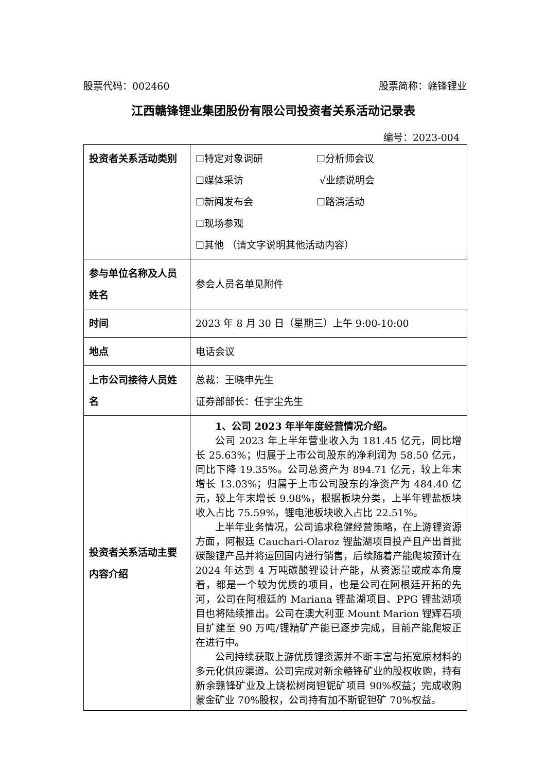股票代码：002460 股票简称：赣锋锂业
江西赣锋锂业集团股份有限公司投资者关系活动记录表
编号：2023-004
| 投资者关系活动类别 | ☐特定对象调研 ☐分析师会议 ☐媒体采访 √业绩说明会 ☐新闻发布会 ☐路演活动 ☐现场参观 ☐其他 （请文字说明其他活动内容） |
| 参与单位名称及人员姓名 | 参会人员名单见附件 |
| 时间 | 2023 年 8 月 30 日（星期三）上午 9:00-10:00 |
| 地点 | 电话会议 |
| 上市公司接待人员姓名 | 总裁：王晓申先生 证券部部长：任宇尘先生 |
| 投资者关系活动主要内容介绍 | 1、公司 2023 年半年度经营情况介绍。 公司 2023 年上半年营业收入为 181.45 亿元，同比增长 25.63%；归属于上市公司股东的净利润为 58.50 亿元，同比下降 19.35%。公司总资产为 894.71 亿元，较上年末增长 13.03%；归属于上市公司股东的净资产为 484.40 亿元，较上年末增长 9.98%，根据板块分类，上半年锂盐板块收入占比 75.59%，锂电池板块收入占比 22.51%。 上半年业务情况，公司追求稳健经营策略，在上游锂资源方面，阿根廷 Cauchari-Olaroz 锂盐湖项目投产且产出首批碳酸锂产品并将运回国内进行销售，后续随着产能爬坡预计在 2024 年达到 4 万吨碳酸锂设计产能，从资源量或成本角度看，都是一个较为优质的项目，也是公司在阿根廷开拓的先河，公司在阿根廷的 Mariana 锂盐湖项目、PPG 锂盐湖项目也将陆续推出。公司在澳大利亚 Mount Marion 锂辉石项目扩建至 90 万吨/锂精矿产能已逐步完成，目前产能爬坡正在进行中。 公司持续获取上游优质锂资源并不断丰富与拓宽原材料的多元化供应渠道。公司完成对新余赣锋矿业的股权收购，持有新余赣锋矿业及上饶松树岗钽铌矿项目 90%权益；完成收购蒙金矿业 70%股权，公司持有加不斯铌钽矿 70%权益。 |